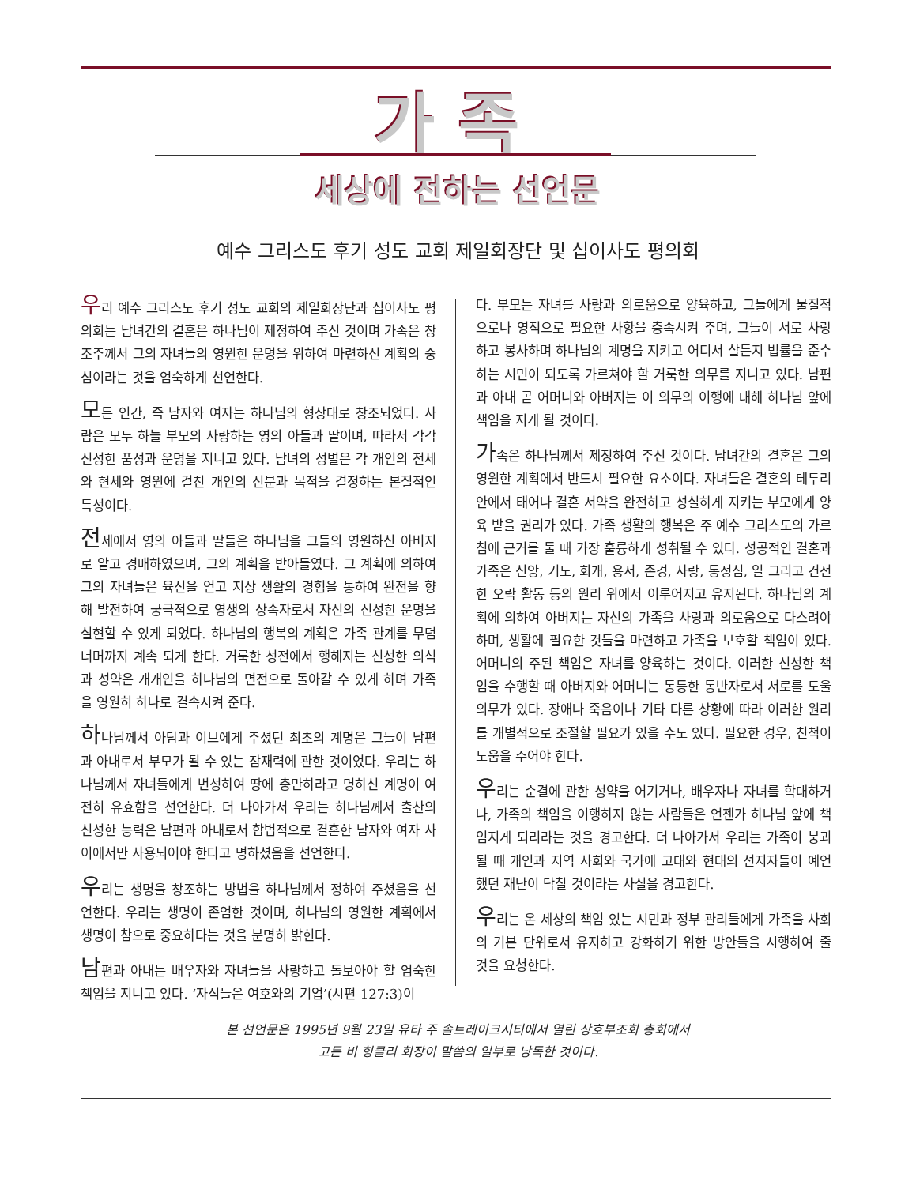가족
세상에 전하는 선언문
예수 그리스도 후기 성도 교회 제일회장단 및 십이사도 평의회
우리 예수 그리스도 후기 성도 교회의 제일회장단과 십이사도 평의회는 남녀간의 결혼은 하나님이 제정하여 주신 것이며 가족은 창조주께서 그의 자녀들의 영원한 운명을 위하여 마련하신 계획의 중심이라는 것을 엄숙하게 선언한다.
모든 인간, 즉 남자와 여자는 하나님의 형상대로 창조되었다. 사람은 모두 하늘 부모의 사랑하는 영의 아들과 딸이며, 따라서 각각 신성한 품성과 운명을 지니고 있다. 남녀의 성별은 각 개인의 전세와 현세와 영원에 걸친 개인의 신분과 목적을 결정하는 본질적인 특성이다.
전세에서 영의 아들과 딸들은 하나님을 그들의 영원하신 아버지로 알고 경배하였으며, 그의 계획을 받아들였다. 그 계획에 의하여 그의 자녀들은 육신을 얻고 지상 생활의 경험을 통하여 완전을 향해 발전하여 궁극적으로 영생의 상속자로서 자신의 신성한 운명을 실현할 수 있게 되었다. 하나님의 행복의 계획은 가족 관계를 무덤 너머까지 계속 되게 한다. 거룩한 성전에서 행해지는 신성한 의식과 성약은 개개인을 하나님의 면전으로 돌아갈 수 있게 하며 가족을 영원히 하나로 결속시켜 준다.
하나님께서 아담과 이브에게 주셨던 최초의 계명은 그들이 남편과 아내로서 부모가 될 수 있는 잠재력에 관한 것이었다. 우리는 하나님께서 자녀들에게 번성하여 땅에 충만하라고 명하신 계명이 여전히 유효함을 선언한다. 더 나아가서 우리는 하나님께서 출산의 신성한 능력은 남편과 아내로서 합법적으로 결혼한 남자와 여자 사이에서만 사용되어야 한다고 명하셨음을 선언한다.
우리는 생명을 창조하는 방법을 하나님께서 정하여 주셨음을 선언한다. 우리는 생명이 존엄한 것이며, 하나님의 영원한 계획에서 생명이 참으로 중요하다는 것을 분명히 밝힌다.
남편과 아내는 배우자와 자녀들을 사랑하고 돌보아야 할 엄숙한 책임을 지니고 있다. ‘자식들은 여호와의 기업’(시편 127:3)이
다. 부모는 자녀를 사랑과 의로움으로 양육하고, 그들에게 물질적으로나 영적으로 필요한 사항을 충족시켜 주며, 그들이 서로 사랑하고 봉사하며 하나님의 계명을 지키고 어디서 살든지 법률을 준수하는 시민이 되도록 가르쳐야 할 거룩한 의무를 지니고 있다. 남편과 아내 곧 어머니와 아버지는 이 의무의 이행에 대해 하나님 앞에 책임을 지게 될 것이다.
가족은 하나님께서 제정하여 주신 것이다. 남녀간의 결혼은 그의 영원한 계획에서 반드시 필요한 요소이다. 자녀들은 결혼의 테두리 안에서 태어나 결혼 서약을 완전하고 성실하게 지키는 부모에게 양육 받을 권리가 있다. 가족 생활의 행복은 주 예수 그리스도의 가르침에 근거를 둘 때 가장 훌륭하게 성취될 수 있다. 성공적인 결혼과 가족은 신앙, 기도, 회개, 용서, 존경, 사랑, 동정심, 일 그리고 건전한 오락 활동 등의 원리 위에서 이루어지고 유지된다. 하나님의 계획에 의하여 아버지는 자신의 가족을 사랑과 의로움으로 다스려야 하며, 생활에 필요한 것들을 마련하고 가족을 보호할 책임이 있다. 어머니의 주된 책임은 자녀를 양육하는 것이다. 이러한 신성한 책임을 수행할 때 아버지와 어머니는 동등한 동반자로서 서로를 도울 의무가 있다. 장애나 죽음이나 기타 다른 상황에 따라 이러한 원리를 개별적으로 조절할 필요가 있을 수도 있다. 필요한 경우, 친척이 도움을 주어야 한다.
우리는 순결에 관한 성약을 어기거나, 배우자나 자녀를 학대하거나, 가족의 책임을 이행하지 않는 사람들은 언젠가 하나님 앞에 책임지게 되리라는 것을 경고한다. 더 나아가서 우리는 가족이 붕괴될 때 개인과 지역 사회와 국가에 고대와 현대의 선지자들이 예언했던 재난이 닥칠 것이라는 사실을 경고한다.
우리는 온 세상의 책임 있는 시민과 정부 관리들에게 가족을 사회의 기본 단위로서 유지하고 강화하기 위한 방안들을 시행하여 줄 것을 요청한다.
본 선언문은 1995년 9월 23일 유타 주 솔트레이크시티에서 열린 상호부조회 총회에서
고든 비 힝클리 회장이 말씀의 일부로 낭독한 것이다.